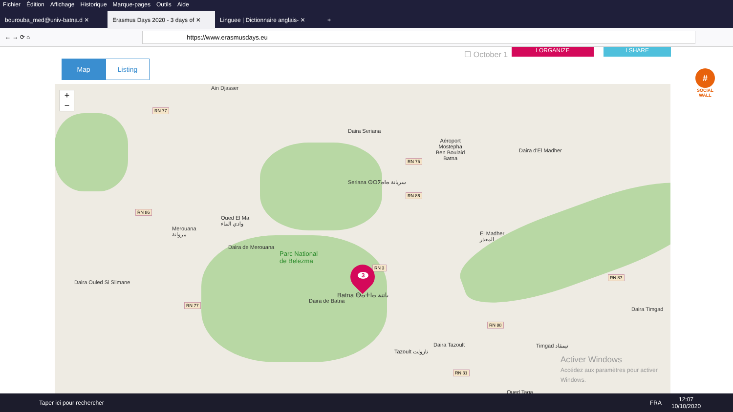Fichier Édition Affichage Historique Marque-pages Outils Aide
bourouba_med@univ-batna.d ✕
Erasmus Days 2020 - 3 days of ✕
Linguee | Dictionnaire anglais- ✕
+
← → ⟳ ⌂
https://www.erasmusdays.eu
☐ October 1 I ORGANIZE I SHARE
Map Listing
#
SOCIAL
WALL
+
−
Ain Djasser
RN 77
Daira Seriana
Aéroport
Mostepha
Ben Boulaid
Batna RN 75
Daira d'El Madher
Seriana ⵙⵔⵢⴰⵏⴰ سريانة
RN 86
RN 86
Oued El Ma
وادي الماء
Merouana
مروانة
Daira de Merouana
Parc National
de Belezma
El Madher
المعذر
RN 3
Daira Ouled Si Slimane
Batna ⴱⴰⵜⵏⴰ باتنة
RN 87
RN 77
Daira de Batna
Daira Timgad
RN 88
Daira Tazoult
Tazoult تازولت
Timgad تيمقاد
RN 31
Oued Taga
Activer Windows
Accédez aux paramètres pour activer Windows.
3
Taper ici pour rechercher FRA 12:07
10/10/2020